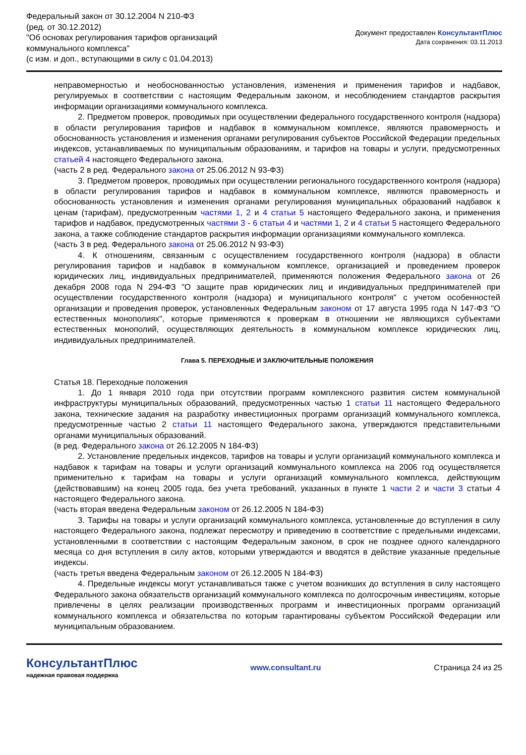Федеральный закон от 30.12.2004 N 210-ФЗ
(ред. от 30.12.2012)
"Об основах регулирования тарифов организаций коммунального комплекса"
(с изм. и доп., вступающими в силу с 01.04.2013)
Документ предоставлен КонсультантПлюс
Дата сохранения: 03.11.2013
неправомерностью и необоснованностью установления, изменения и применения тарифов и надбавок, регулируемых в соответствии с настоящим Федеральным законом, и несоблюдением стандартов раскрытия информации организациями коммунального комплекса.
2. Предметом проверок, проводимых при осуществлении федерального государственного контроля (надзора) в области регулирования тарифов и надбавок в коммунальном комплексе, являются правомерность и обоснованность установления и изменения органами регулирования субъектов Российской Федерации предельных индексов, устанавливаемых по муниципальным образованиям, и тарифов на товары и услуги, предусмотренных статьей 4 настоящего Федерального закона.
(часть 2 в ред. Федерального закона от 25.06.2012 N 93-ФЗ)
3. Предметом проверок, проводимых при осуществлении регионального государственного контроля (надзора) в области регулирования тарифов и надбавок в коммунальном комплексе, являются правомерность и обоснованность установления и изменения органами регулирования муниципальных образований надбавок к ценам (тарифам), предусмотренным частями 1, 2 и 4 статьи 5 настоящего Федерального закона, и применения тарифов и надбавок, предусмотренных частями 3 - 6 статьи 4 и частями 1, 2 и 4 статьи 5 настоящего Федерального закона, а также соблюдение стандартов раскрытия информации организациями коммунального комплекса.
(часть 3 в ред. Федерального закона от 25.06.2012 N 93-ФЗ)
4. К отношениям, связанным с осуществлением государственного контроля (надзора) в области регулирования тарифов и надбавок в коммунальном комплексе, организацией и проведением проверок юридических лиц, индивидуальных предпринимателей, применяются положения Федерального закона от 26 декабря 2008 года N 294-ФЗ "О защите прав юридических лиц и индивидуальных предпринимателей при осуществлении государственного контроля (надзора) и муниципального контроля" с учетом особенностей организации и проведения проверок, установленных Федеральным законом от 17 августа 1995 года N 147-ФЗ "О естественных монополиях", которые применяются к проверкам в отношении не являющихся субъектами естественных монополий, осуществляющих деятельность в коммунальном комплексе юридических лиц, индивидуальных предпринимателей.
Глава 5. ПЕРЕХОДНЫЕ И ЗАКЛЮЧИТЕЛЬНЫЕ ПОЛОЖЕНИЯ
Статья 18. Переходные положения
1. До 1 января 2010 года при отсутствии программ комплексного развития систем коммунальной инфраструктуры муниципальных образований, предусмотренных частью 1 статьи 11 настоящего Федерального закона, технические задания на разработку инвестиционных программ организаций коммунального комплекса, предусмотренные частью 2 статьи 11 настоящего Федерального закона, утверждаются представительными органами муниципальных образований.
(в ред. Федерального закона от 26.12.2005 N 184-ФЗ)
2. Установление предельных индексов, тарифов на товары и услуги организаций коммунального комплекса и надбавок к тарифам на товары и услуги организаций коммунального комплекса на 2006 год осуществляется применительно к тарифам на товары и услуги организаций коммунального комплекса, действующим (действовавшим) на конец 2005 года, без учета требований, указанных в пункте 1 части 2 и части 3 статьи 4 настоящего Федерального закона.
(часть вторая введена Федеральным законом от 26.12.2005 N 184-ФЗ)
3. Тарифы на товары и услуги организаций коммунального комплекса, установленные до вступления в силу настоящего Федерального закона, подлежат пересмотру и приведению в соответствие с предельными индексами, установленными в соответствии с настоящим Федеральным законом, в срок не позднее одного календарного месяца со дня вступления в силу актов, которыми утверждаются и вводятся в действие указанные предельные индексы.
(часть третья введена Федеральным законом от 26.12.2005 N 184-ФЗ)
4. Предельные индексы могут устанавливаться также с учетом возникших до вступления в силу настоящего Федерального закона обязательств организаций коммунального комплекса по долгосрочным инвестициям, которые привлечены в целях реализации производственных программ и инвестиционных программ организаций коммунального комплекса и обязательства по которым гарантированы субъектом Российской Федерации или муниципальным образованием.
КонсультантПлюс
надежная правовая поддержка
www.consultant.ru Страница 24 из 25